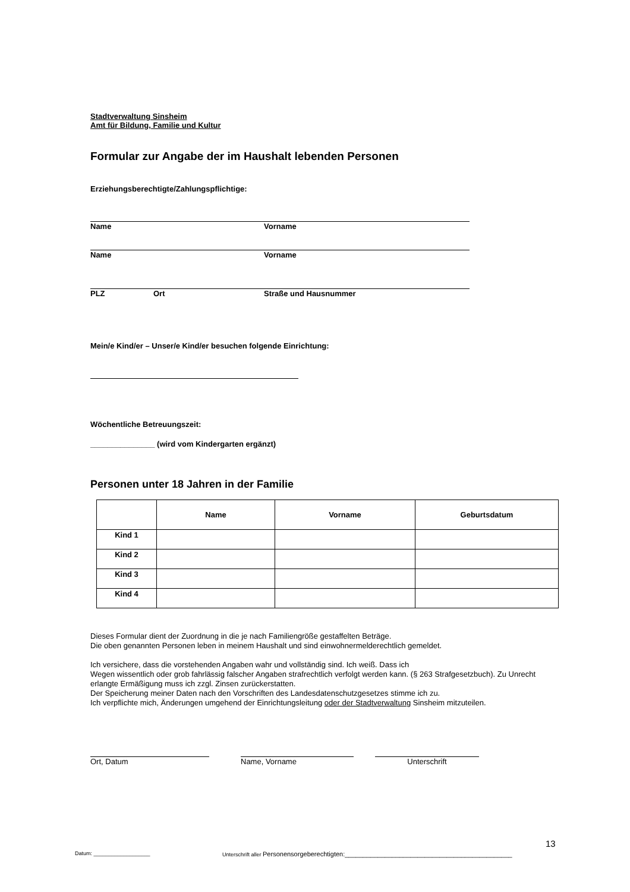Stadtverwaltung Sinsheim
Amt für Bildung, Familie und Kultur
Formular zur Angabe der im Haushalt lebenden Personen
Erziehungsberechtigte/Zahlungspflichtige:
Name Vorname
Name Vorname
PLZ Ort Straße und Hausnummer
Mein/e Kind/er – Unser/e Kind/er besuchen folgende Einrichtung:
Wöchentliche Betreuungszeit:
_______________ (wird vom Kindergarten ergänzt)
Personen unter 18 Jahren in der Familie
| | Name | Vorname | Geburtsdatum |
| --- | --- | --- | --- |
| Kind 1 | | | |
| Kind 2 | | | |
| Kind 3 | | | |
| Kind 4 | | | |
Dieses Formular dient der Zuordnung in die je nach Familiengröße gestaffelten Beträge.
Die oben genannten Personen leben in meinem Haushalt und sind einwohnermelderechtlich gemeldet.
Ich versichere, dass die vorstehenden Angaben wahr und vollständig sind. Ich weiß. Dass ich
Wegen wissentlich oder grob fahrlässig falscher Angaben strafrechtlich verfolgt werden kann. (§ 263 Strafgesetzbuch). Zu Unrecht erlangte Ermäßigung muss ich zzgl. Zinsen zurückerstatten.
Der Speicherung meiner Daten nach den Vorschriften des Landesdatenschutzgesetzes stimme ich zu.
Ich verpflichte mich, Änderungen umgehend der Einrichtungsleitung oder der Stadtverwaltung Sinsheim mitzuteilen.
Ort, Datum Name, Vorname Unterschrift
13
Datum: ___________________ Unterschrift aller Personensorgeberechtigten:______________________________________________